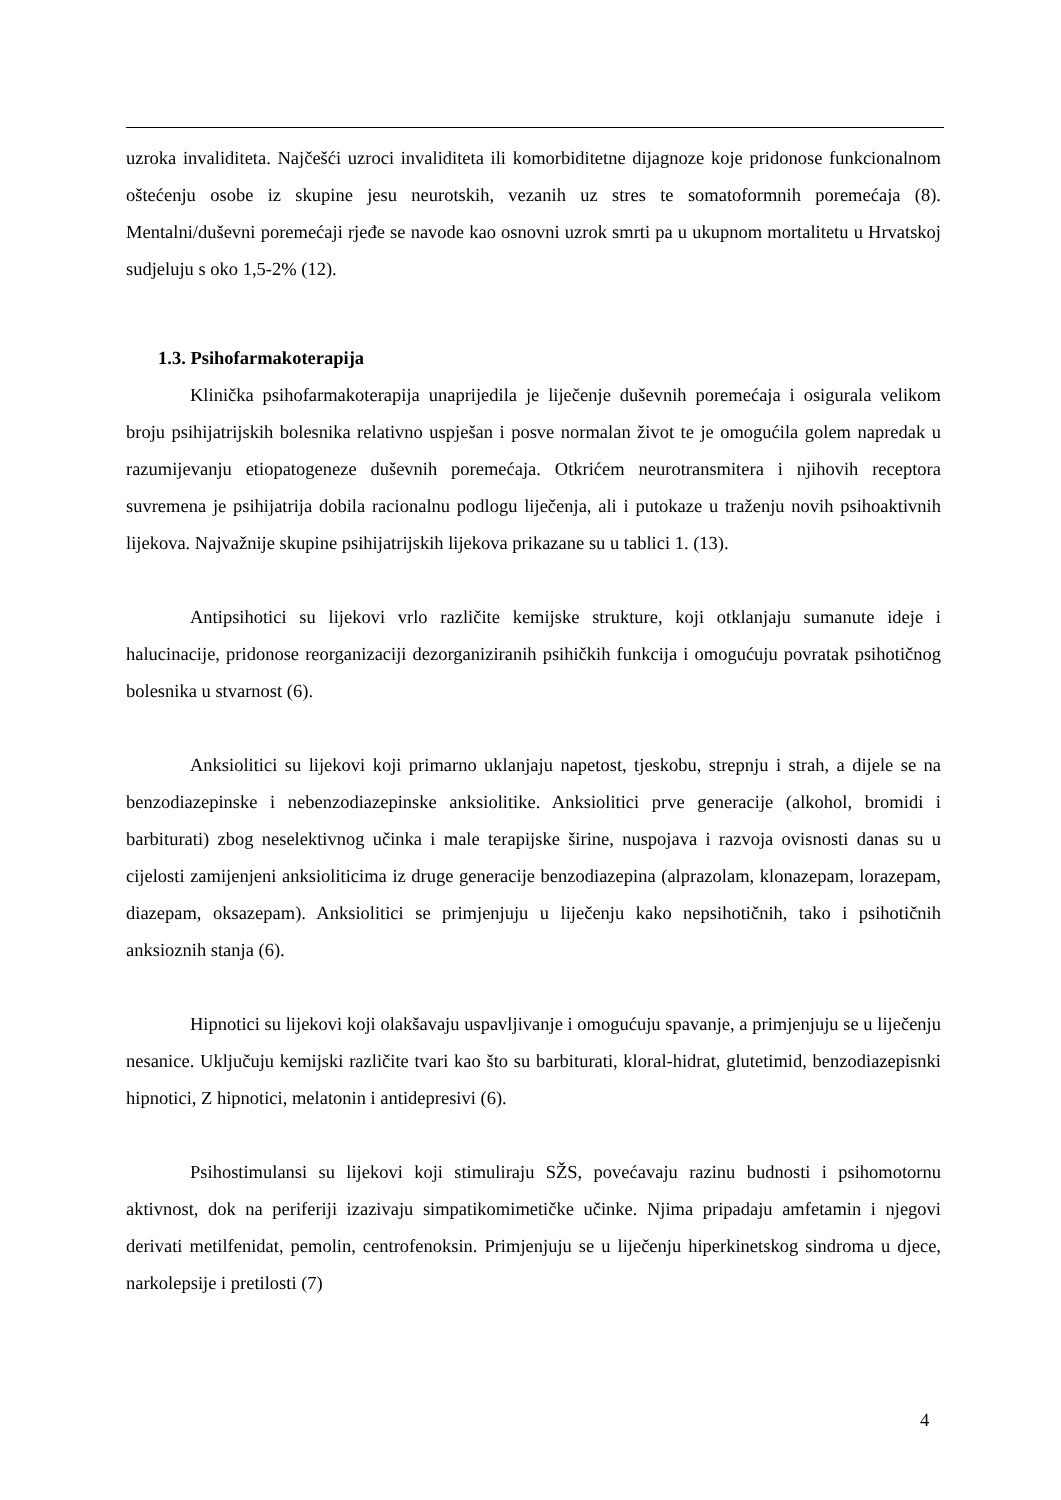uzroka invaliditeta. Najčešći uzroci invaliditeta ili komorbiditetne dijagnoze koje pridonose funkcionalnom oštećenju osobe iz skupine jesu neurotskih, vezanih uz stres te somatoformnih poremećaja (8). Mentalni/duševni poremećaji rjeđe se navode kao osnovni uzrok smrti pa u ukupnom mortalitetu u Hrvatskoj sudjeluju s oko 1,5-2% (12).
1.3. Psihofarmakoterapija
Klinička psihofarmakoterapija unaprijedila je liječenje duševnih poremećaja i osigurala velikom broju psihijatrijskih bolesnika relativno uspješan i posve normalan život te je omogućila golem napredak u razumijevanju etiopatogeneze duševnih poremećaja. Otkrićem neurotransmitera i njihovih receptora suvremena je psihijatrija dobila racionalnu podlogu liječenja, ali i putokaze u traženju novih psihoaktivnih lijekova. Najvažnije skupine psihijatrijskih lijekova prikazane su u tablici 1. (13).
Antipsihotici su lijekovi vrlo različite kemijske strukture, koji otklanjaju sumanute ideje i halucinacije, pridonose reorganizaciji dezorganiziranih psihičkih funkcija i omogućuju povratak psihotičnog bolesnika u stvarnost (6).
Anksiolitici su lijekovi koji primarno uklanjaju napetost, tjeskobu, strepnju i strah, a dijele se na benzodiazepinske i nebenzodiazepinske anksiolitike. Anksiolitici prve generacije (alkohol, bromidi i barbiturati) zbog neselektivnog učinka i male terapijske širine, nuspojava i razvoja ovisnosti danas su u cijelosti zamijenjeni anksioliticima iz druge generacije benzodiazepina (alprazolam, klonazepam, lorazepam, diazepam, oksazepam). Anksiolitici se primjenjuju u liječenju kako nepsihotičnih, tako i psihotičnih anksioznih stanja (6).
Hipnotici su lijekovi koji olakšavaju uspavljivanje i omogućuju spavanje, a primjenjuju se u liječenju nesanice. Uključuju kemijski različite tvari kao što su barbiturati, kloral-hidrat, glutetimid, benzodiazepisnki hipnotici, Z hipnotici, melatonin i antidepresivi (6).
Psihostimulansi su lijekovi koji stimuliraju SŽS, povećavaju razinu budnosti i psihomotornu aktivnost, dok na periferiji izazivaju simpatikomimetičke učinke. Njima pripadaju amfetamin i njegovi derivati metilfenidat, pemolin, centrofenoksin. Primjenjuju se u liječenju hiperkinetskog sindroma u djece, narkolepsije i pretilosti (7)
4